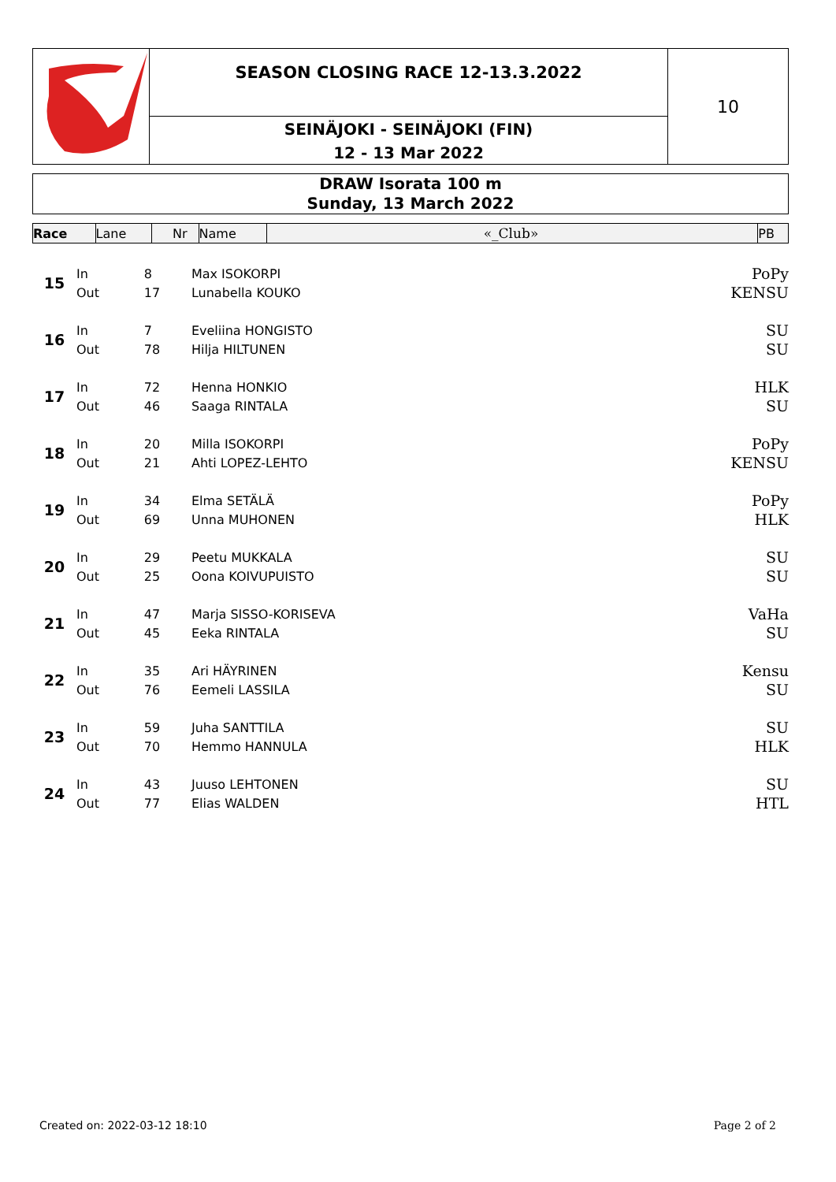SEASON CLOSING RACE 12-13.3.2022
SEINÄJOKI - SEINÄJOKI (FIN)
12 - 13 Mar 2022
10
DRAW Isorata 100 m
Sunday, 13 March 2022
| Race | Lane | Nr | Name | «_Club» | PB |
| --- | --- | --- | --- | --- | --- |
| 15 | In | 8 | Max ISOKORPI | PoPy | |
| | Out | 17 | Lunabella KOUKO | KENSU | |
| 16 | In | 7 | Eveliina HONGISTO | SU | |
| | Out | 78 | Hilja HILTUNEN | SU | |
| 17 | In | 72 | Henna HONKIO | HLK | |
| | Out | 46 | Saaga RINTALA | SU | |
| 18 | In | 20 | Milla ISOKORPI | PoPy | |
| | Out | 21 | Ahti LOPEZ-LEHTO | KENSU | |
| 19 | In | 34 | Elma SETÄLÄ | PoPy | |
| | Out | 69 | Unna MUHONEN | HLK | |
| 20 | In | 29 | Peetu MUKKALA | SU | |
| | Out | 25 | Oona KOIVUPUISTO | SU | |
| 21 | In | 47 | Marja SISSO-KORISEVA | VaHa | |
| | Out | 45 | Eeka RINTALA | SU | |
| 22 | In | 35 | Ari HÄYRINEN | Kensu | |
| | Out | 76 | Eemeli LASSILA | SU | |
| 23 | In | 59 | Juha SANTTILA | SU | |
| | Out | 70 | Hemmo HANNULA | HLK | |
| 24 | In | 43 | Juuso LEHTONEN | SU | |
| | Out | 77 | Elias WALDEN | HTL | |
Created on: 2022-03-12 18:10 Page 2 of 2